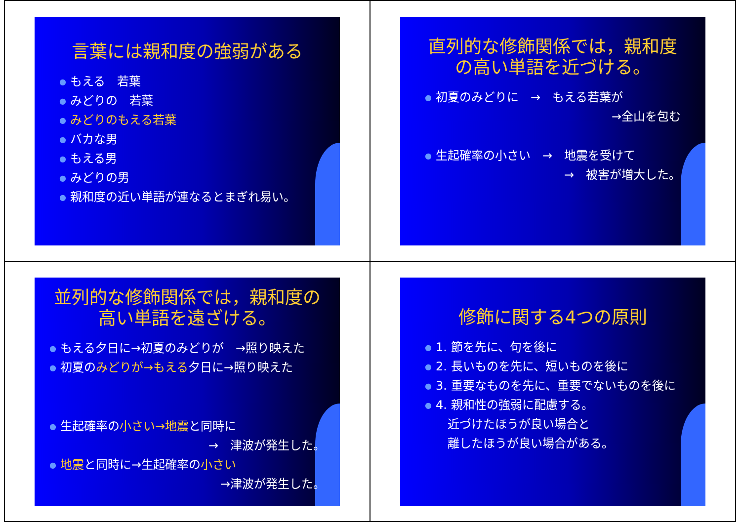言葉には親和度の強弱がある
● もえる　若葉
● みどりの　若葉
● みどりのもえる若葉
● バカな男
● もえる男
● みどりの男
● 親和度の近い単語が連なるとまぎれ易い。
直列的な修飾関係では，親和度の高い単語を近づける。
● 初夏のみどりに　→　もえる若葉が
→全山を包む
● 生起確率の小さい　→　地震を受けて
→　被害が増大した。
並列的な修飾関係では，親和度の高い単語を遠ざける。
● もえる夕日に→初夏のみどりが　→照り映えた
● 初夏のみどりが→もえる夕日に→照り映えた
● 生起確率の小さい→地震と同時に
→　津波が発生した。
● 地震と同時に→生起確率の小さい
→津波が発生した。
修飾に関する4つの原則
● 1. 節を先に、句を後に
● 2. 長いものを先に、短いものを後に
● 3. 重要なものを先に、重要でないものを後に
● 4. 親和性の強弱に配慮する。
　近づけたほうが良い場合と
　離したほうが良い場合がある。